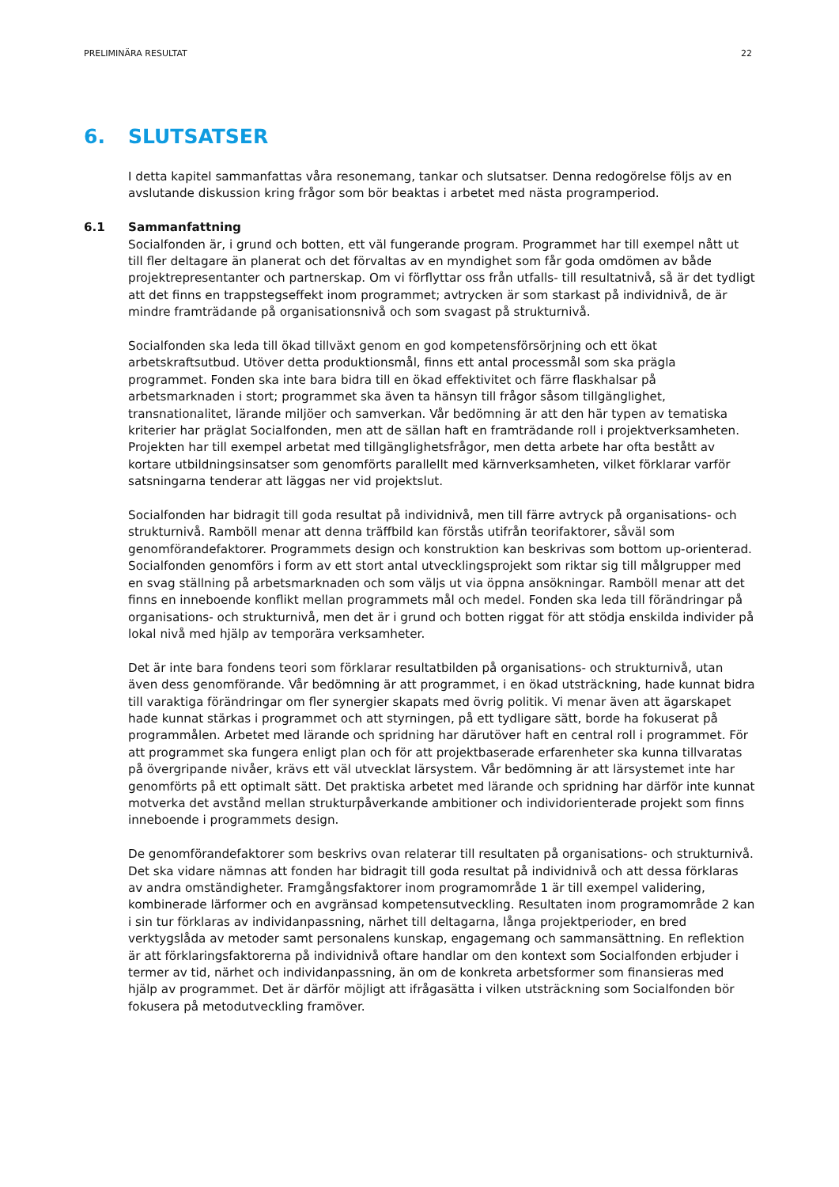PRELIMINÄRA RESULTAT 22
6. SLUTSATSER
I detta kapitel sammanfattas våra resonemang, tankar och slutsatser. Denna redogörelse följs av en avslutande diskussion kring frågor som bör beaktas i arbetet med nästa programperiod.
6.1 Sammanfattning
Socialfonden är, i grund och botten, ett väl fungerande program. Programmet har till exempel nått ut till fler deltagare än planerat och det förvaltas av en myndighet som får goda omdömen av både projektrepresentanter och partnerskap. Om vi förflyttar oss från utfalls- till resultatnivå, så är det tydligt att det finns en trappstegseffekt inom programmet; avtrycken är som starkast på individnivå, de är mindre framträdande på organisationsnivå och som svagast på strukturnivå.
Socialfonden ska leda till ökad tillväxt genom en god kompetensförsörjning och ett ökat arbetskraftsutbud. Utöver detta produktionsmål, finns ett antal processmål som ska prägla programmet. Fonden ska inte bara bidra till en ökad effektivitet och färre flaskhalsar på arbetsmarknaden i stort; programmet ska även ta hänsyn till frågor såsom tillgänglighet, transnationalitet, lärande miljöer och samverkan. Vår bedömning är att den här typen av tematiska kriterier har präglat Socialfonden, men att de sällan haft en framträdande roll i projektverksamheten. Projekten har till exempel arbetat med tillgänglighetsfrågor, men detta arbete har ofta bestått av kortare utbildningsinsatser som genomförts parallellt med kärnverksamheten, vilket förklarar varför satsningarna tenderar att läggas ner vid projektslut.
Socialfonden har bidragit till goda resultat på individnivå, men till färre avtryck på organisations- och strukturnivå. Ramböll menar att denna träffbild kan förstås utifrån teorifaktorer, såväl som genomförandefaktorer. Programmets design och konstruktion kan beskrivas som bottom up-orienterad. Socialfonden genomförs i form av ett stort antal utvecklingsprojekt som riktar sig till målgrupper med en svag ställning på arbetsmarknaden och som väljs ut via öppna ansökningar. Ramböll menar att det finns en inneboende konflikt mellan programmets mål och medel. Fonden ska leda till förändringar på organisations- och strukturnivå, men det är i grund och botten riggat för att stödja enskilda individer på lokal nivå med hjälp av temporära verksamheter.
Det är inte bara fondens teori som förklarar resultatbilden på organisations- och strukturnivå, utan även dess genomförande. Vår bedömning är att programmet, i en ökad utsträckning, hade kunnat bidra till varaktiga förändringar om fler synergier skapats med övrig politik. Vi menar även att ägarskapet hade kunnat stärkas i programmet och att styrningen, på ett tydligare sätt, borde ha fokuserat på programmålen. Arbetet med lärande och spridning har därutöver haft en central roll i programmet. För att programmet ska fungera enligt plan och för att projektbaserade erfarenheter ska kunna tillvaratas på övergripande nivåer, krävs ett väl utvecklat lärsystem. Vår bedömning är att lärsystemet inte har genomförts på ett optimalt sätt. Det praktiska arbetet med lärande och spridning har därför inte kunnat motverka det avstånd mellan strukturpåverkande ambitioner och individorienterade projekt som finns inneboende i programmets design.
De genomförandefaktorer som beskrivs ovan relaterar till resultaten på organisations- och strukturnivå. Det ska vidare nämnas att fonden har bidragit till goda resultat på individnivå och att dessa förklaras av andra omständigheter. Framgångsfaktorer inom programområde 1 är till exempel validering, kombinerade lärformer och en avgränsad kompetensutveckling. Resultaten inom programområde 2 kan i sin tur förklaras av individanpassning, närhet till deltagarna, långa projektperioder, en bred verktygslåda av metoder samt personalens kunskap, engagemang och sammansättning. En reflektion är att förklaringsfaktorerna på individnivå oftare handlar om den kontext som Socialfonden erbjuder i termer av tid, närhet och individanpassning, än om de konkreta arbetsformer som finansieras med hjälp av programmet. Det är därför möjligt att ifrågasätta i vilken utsträckning som Socialfonden bör fokusera på metodutveckling framöver.